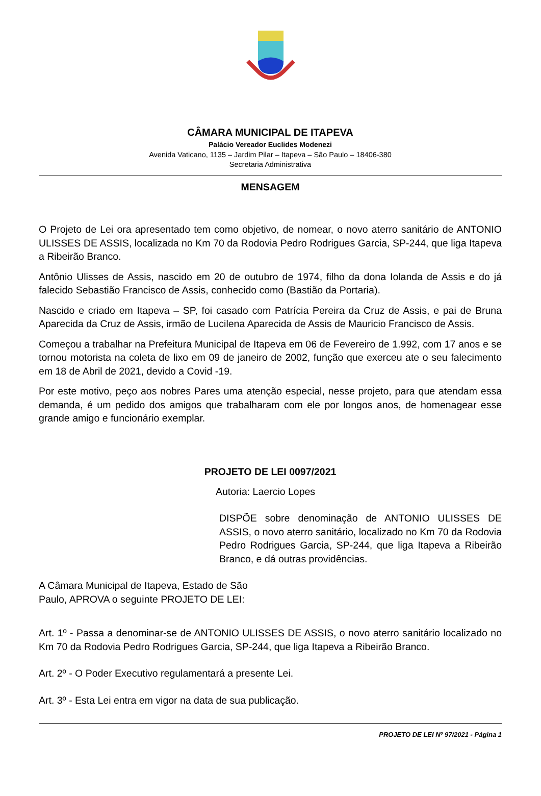CÂMARA MUNICIPAL DE ITAPEVA
Palácio Vereador Euclides Modenezi
Avenida Vaticano, 1135 – Jardim Pilar – Itapeva – São Paulo – 18406-380
Secretaria Administrativa
MENSAGEM
O Projeto de Lei ora apresentado tem como objetivo, de nomear, o novo aterro sanitário de ANTONIO ULISSES DE ASSIS, localizada no Km 70 da Rodovia Pedro Rodrigues Garcia, SP-244, que liga Itapeva a Ribeirão Branco.
Antônio Ulisses de Assis, nascido em 20 de outubro de 1974, filho da dona Iolanda de Assis e do já falecido Sebastião Francisco de Assis, conhecido como (Bastião da Portaria).
Nascido e criado em Itapeva – SP, foi casado com Patrícia Pereira da Cruz de Assis, e pai de Bruna Aparecida da Cruz de Assis, irmão de Lucilena Aparecida de Assis de Mauricio Francisco de Assis.
Começou a trabalhar na Prefeitura Municipal de Itapeva em 06 de Fevereiro de 1.992, com 17 anos e se tornou motorista na coleta de lixo em 09 de janeiro de 2002, função que exerceu ate o seu falecimento em 18 de Abril de 2021, devido a Covid -19.
Por este motivo, peço aos nobres Pares uma atenção especial, nesse projeto, para que atendam essa demanda, é um pedido dos amigos que trabalharam com ele por longos anos, de homenagear esse grande amigo e funcionário exemplar.
PROJETO DE LEI 0097/2021
Autoria: Laercio Lopes
DISPÕE sobre denominação de ANTONIO ULISSES DE ASSIS, o novo aterro sanitário, localizado no Km 70 da Rodovia Pedro Rodrigues Garcia, SP-244, que liga Itapeva a Ribeirão Branco, e dá outras providências.
A Câmara Municipal de Itapeva, Estado de São Paulo, APROVA o seguinte PROJETO DE LEI:
Art. 1º - Passa a denominar-se de ANTONIO ULISSES DE ASSIS, o novo aterro sanitário localizado no Km 70 da Rodovia Pedro Rodrigues Garcia, SP-244, que liga Itapeva a Ribeirão Branco.
Art. 2º - O Poder Executivo regulamentará a presente Lei.
Art. 3º - Esta Lei entra em vigor na data de sua publicação.
PROJETO DE LEI Nº 97/2021 - Página 1